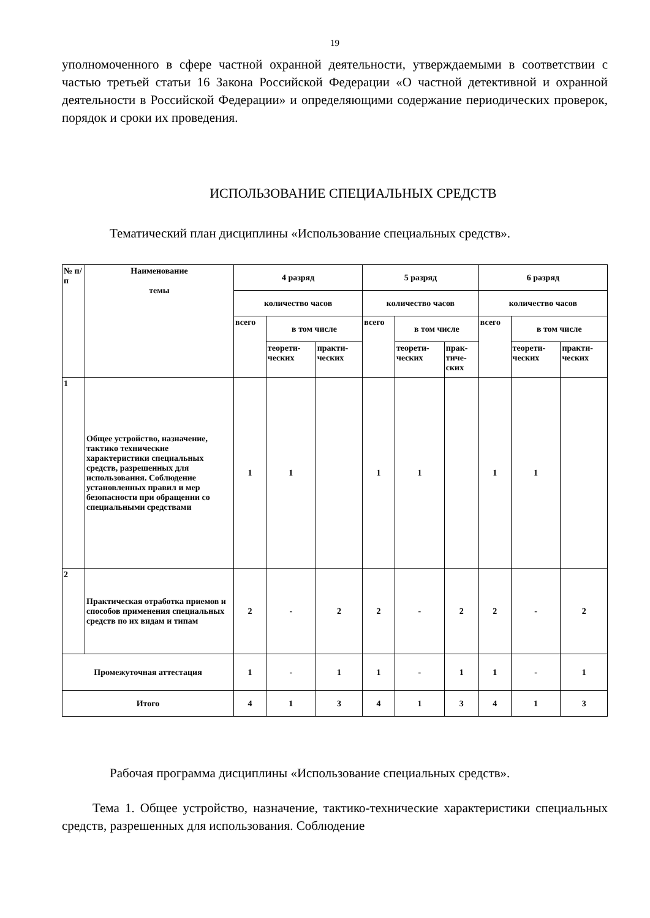19
уполномоченного в сфере частной охранной деятельности, утверждаемыми в соответствии с частью третьей статьи 16 Закона Российской Федерации «О частной детективной и охранной деятельности в Российской Федерации» и определяющими содержание периодических проверок, порядок и сроки их проведения.
ИСПОЛЬЗОВАНИЕ СПЕЦИАЛЬНЫХ СРЕДСТВ
Тематический план дисциплины «Использование специальных средств».
| № п/ п | Наименование темы | 4 разряд | | | 5 разряд | | | 6 разряд | | |
| | | количество часов | | | количество часов | | | количество часов | | |
| | | всего | в том числе | | всего | в том числе | | всего | в том числе | |
| | | | теорети- ческих | практи- ческих | | теорети- ческих | прак- тиче- ских | | теорети- ческих | практи- ческих |
| 1 | Общее устройство, назначение, тактико технические характеристики специальных средств, разрешенных для использования. Соблюдение установленных правил и мер безопасности при обращении со специальными средствами | 1 | 1 | | 1 | 1 | | 1 | 1 | |
| 2 | Практическая отработка приемов и способов применения специальных средств по их видам и типам | 2 | - | 2 | 2 | - | 2 | 2 | - | 2 |
| Промежуточная аттестация | | 1 | - | 1 | 1 | - | 1 | 1 | - | 1 |
| Итого | | 4 | 1 | 3 | 4 | 1 | 3 | 4 | 1 | 3 |
Рабочая программа дисциплины «Использование специальных средств».
Тема 1. Общее устройство, назначение, тактико-технические характеристики специальных средств, разрешенных для использования. Соблюдение